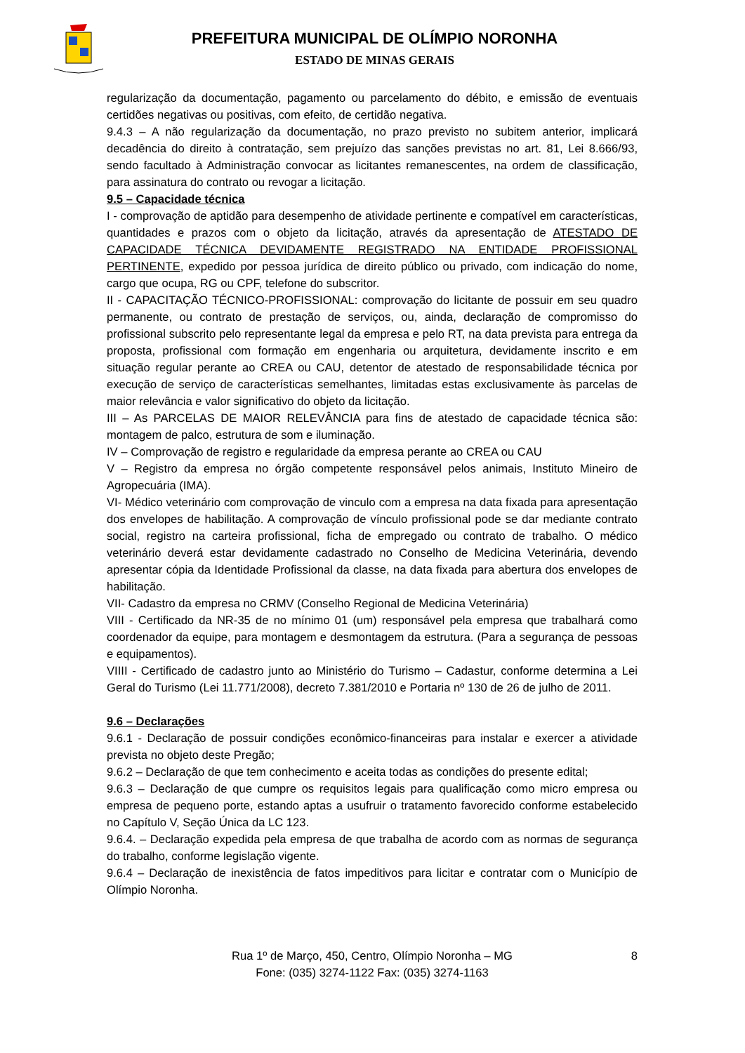PREFEITURA MUNICIPAL DE OLÍMPIO NORONHA
ESTADO DE MINAS GERAIS
regularização da documentação, pagamento ou parcelamento do débito, e emissão de eventuais certidões negativas ou positivas, com efeito, de certidão negativa.
9.4.3 – A não regularização da documentação, no prazo previsto no subitem anterior, implicará decadência do direito à contratação, sem prejuízo das sanções previstas no art. 81, Lei 8.666/93, sendo facultado à Administração convocar as licitantes remanescentes, na ordem de classificação, para assinatura do contrato ou revogar a licitação.
9.5 – Capacidade técnica
I - comprovação de aptidão para desempenho de atividade pertinente e compatível em características, quantidades e prazos com o objeto da licitação, através da apresentação de ATESTADO DE CAPACIDADE TÉCNICA DEVIDAMENTE REGISTRADO NA ENTIDADE PROFISSIONAL PERTINENTE, expedido por pessoa jurídica de direito público ou privado, com indicação do nome, cargo que ocupa, RG ou CPF, telefone do subscritor.
II - CAPACITAÇÃO TÉCNICO-PROFISSIONAL: comprovação do licitante de possuir em seu quadro permanente, ou contrato de prestação de serviços, ou, ainda, declaração de compromisso do profissional subscrito pelo representante legal da empresa e pelo RT, na data prevista para entrega da proposta, profissional com formação em engenharia ou arquitetura, devidamente inscrito e em situação regular perante ao CREA ou CAU, detentor de atestado de responsabilidade técnica por execução de serviço de características semelhantes, limitadas estas exclusivamente às parcelas de maior relevância e valor significativo do objeto da licitação.
III – As PARCELAS DE MAIOR RELEVÂNCIA para fins de atestado de capacidade técnica são: montagem de palco, estrutura de som e iluminação.
IV – Comprovação de registro e regularidade da empresa perante ao CREA ou CAU
V – Registro da empresa no órgão competente responsável pelos animais, Instituto Mineiro de Agropecuária (IMA).
VI- Médico veterinário com comprovação de vinculo com a empresa na data fixada para apresentação dos envelopes de habilitação. A comprovação de vínculo profissional pode se dar mediante contrato social, registro na carteira profissional, ficha de empregado ou contrato de trabalho. O médico veterinário deverá estar devidamente cadastrado no Conselho de Medicina Veterinária, devendo apresentar cópia da Identidade Profissional da classe, na data fixada para abertura dos envelopes de habilitação.
VII- Cadastro da empresa no CRMV (Conselho Regional de Medicina Veterinária)
VIII - Certificado da NR-35 de no mínimo 01 (um) responsável pela empresa que trabalhará como coordenador da equipe, para montagem e desmontagem da estrutura. (Para a segurança de pessoas e equipamentos).
VIIII - Certificado de cadastro junto ao Ministério do Turismo – Cadastur, conforme determina a Lei Geral do Turismo (Lei 11.771/2008), decreto 7.381/2010 e Portaria nº 130 de 26 de julho de 2011.
9.6 – Declarações
9.6.1 - Declaração de possuir condições econômico-financeiras para instalar e exercer a atividade prevista no objeto deste Pregão;
9.6.2 – Declaração de que tem conhecimento e aceita todas as condições do presente edital;
9.6.3 – Declaração de que cumpre os requisitos legais para qualificação como micro empresa ou empresa de pequeno porte, estando aptas a usufruir o tratamento favorecido conforme estabelecido no Capítulo V, Seção Única da LC 123.
9.6.4. – Declaração expedida pela empresa de que trabalha de acordo com as normas de segurança do trabalho, conforme legislação vigente.
9.6.4 – Declaração de inexistência de fatos impeditivos para licitar e contratar com o Município de Olímpio Noronha.
Rua 1º de Março, 450, Centro, Olímpio Noronha – MG
Fone: (035) 3274-1122 Fax: (035) 3274-1163
8